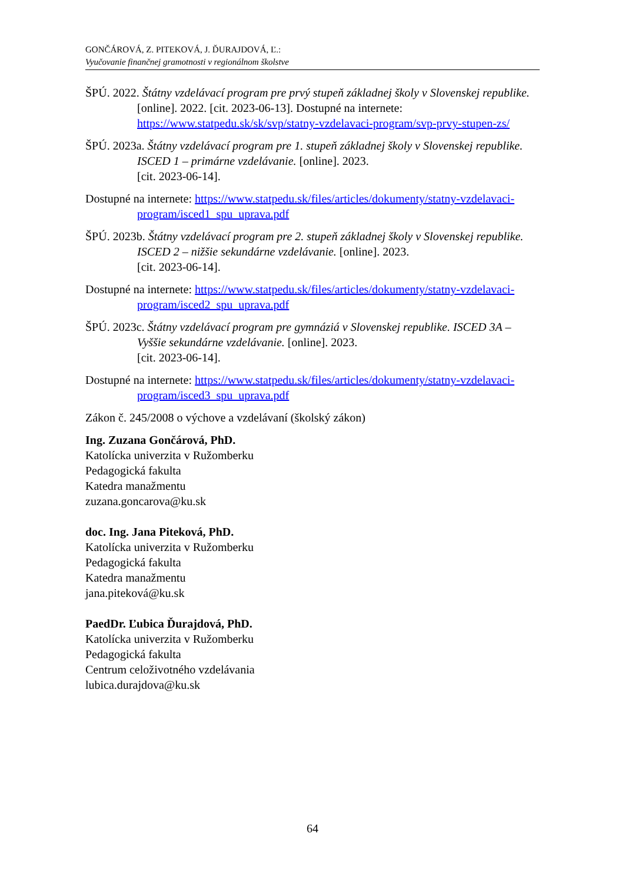GONČÁROVÁ, Z. PITEKOVÁ, J. ĎURAJDOVÁ, Ľ.:
Vyučovanie finančnej gramotnosti v regionálnom školstve
ŠPÚ. 2022. Štátny vzdelávací program pre prvý stupeň základnej školy v Slovenskej republike. [online]. 2022. [cit. 2023-06-13]. Dostupné na internete: https://www.statpedu.sk/sk/svp/statny-vzdelavaci-program/svp-prvy-stupen-zs/
ŠPÚ. 2023a. Štátny vzdelávací program pre 1. stupeň základnej školy v Slovenskej republike. ISCED 1 – primárne vzdelávanie. [online]. 2023.
[cit. 2023-06-14].
Dostupné na internete: https://www.statpedu.sk/files/articles/dokumenty/statny-vzdelavaci-program/isced1_spu_uprava.pdf
ŠPÚ. 2023b. Štátny vzdelávací program pre 2. stupeň základnej školy v Slovenskej republike. ISCED 2 – nižšie sekundárne vzdelávanie. [online]. 2023.
[cit. 2023-06-14].
Dostupné na internete: https://www.statpedu.sk/files/articles/dokumenty/statny-vzdelavaci-program/isced2_spu_uprava.pdf
ŠPÚ. 2023c. Štátny vzdelávací program pre gymnáziá v Slovenskej republike. ISCED 3A – Vyššie sekundárne vzdelávanie. [online]. 2023.
[cit. 2023-06-14].
Dostupné na internete: https://www.statpedu.sk/files/articles/dokumenty/statny-vzdelavaci-program/isced3_spu_uprava.pdf
Zákon č. 245/2008 o výchove a vzdelávaní (školský zákon)
Ing. Zuzana Gončárová, PhD.
Katolícka univerzita v Ružomberku
Pedagogická fakulta
Katedra manažmentu
zuzana.goncarova@ku.sk
doc. Ing. Jana Piteková, PhD.
Katolícka univerzita v Ružomberku
Pedagogická fakulta
Katedra manažmentu
jana.piteková@ku.sk
PaedDr. Ľubica Ďurajdová, PhD.
Katolícka univerzita v Ružomberku
Pedagogická fakulta
Centrum celoživotného vzdelávania
lubica.durajdova@ku.sk
64